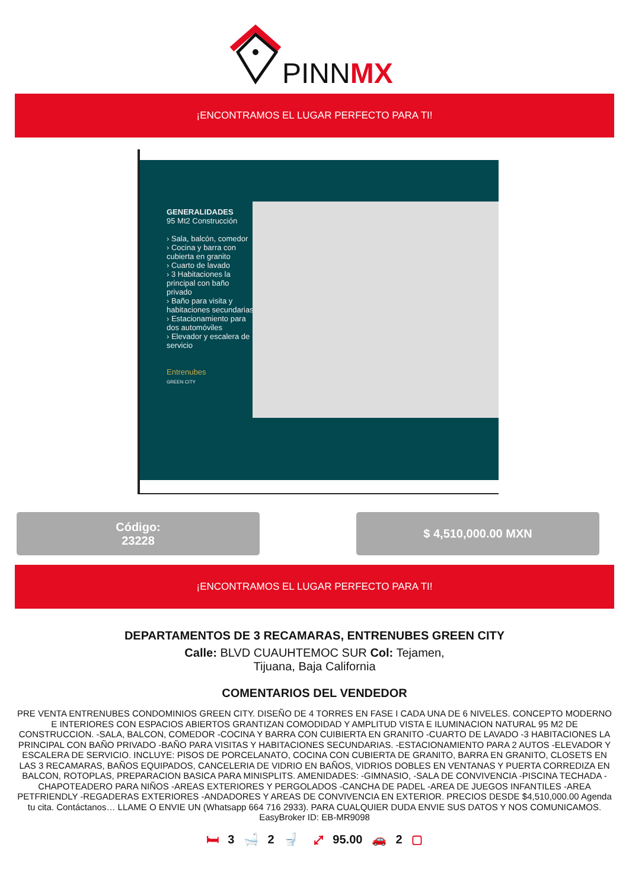PINNMX
¡ENCONTRAMOS EL LUGAR PERFECTO PARA TI!
GENERALIDADES
95 Mt2 Construcción
› Sala, balcón, comedor
› Cocina y barra con cubierta en granito
› Cuarto de lavado
› 3 Habitaciones la principal con baño privado
› Baño para visita y habitaciones secundarias
› Estacionamiento para dos automóviles
› Elevador y escalera de servicio
Entrenubes
GREEN CITY
Código:
23228
$ 4,510,000.00 MXN
¡ENCONTRAMOS EL LUGAR PERFECTO PARA TI!
DEPARTAMENTOS DE 3 RECAMARAS, ENTRENUBES GREEN CITY
Calle: BLVD CUAUHTEMOC SUR Col: Tejamen,
Tijuana, Baja California
COMENTARIOS DEL VENDEDOR
PRE VENTA ENTRENUBES CONDOMINIOS GREEN CITY. DISEÑO DE 4 TORRES EN FASE I CADA UNA DE 6 NIVELES. CONCEPTO MODERNO E INTERIORES CON ESPACIOS ABIERTOS GRANTIZAN COMODIDAD Y AMPLITUD VISTA E ILUMINACION NATURAL 95 M2 DE CONSTRUCCION. -SALA, BALCON, COMEDOR -COCINA Y BARRA CON CUIBIERTA EN GRANITO -CUARTO DE LAVADO -3 HABITACIONES LA PRINCIPAL CON BAÑO PRIVADO -BAÑO PARA VISITAS Y HABITACIONES SECUNDARIAS. -ESTACIONAMIENTO PARA 2 AUTOS -ELEVADOR Y ESCALERA DE SERVICIO. INCLUYE: PISOS DE PORCELANATO, COCINA CON CUBIERTA DE GRANITO, BARRA EN GRANITO, CLOSETS EN LAS 3 RECAMARAS, BAÑOS EQUIPADOS, CANCELERIA DE VIDRIO EN BAÑOS, VIDRIOS DOBLES EN VENTANAS Y PUERTA CORREDIZA EN BALCON, ROTOPLAS, PREPARACION BASICA PARA MINISPLITS. AMENIDADES: -GIMNASIO, -SALA DE CONVIVENCIA -PISCINA TECHADA -CHAPOTEADERO PARA NIÑOS -AREAS EXTERIORES Y PERGOLADOS -CANCHA DE PADEL -AREA DE JUEGOS INFANTILES -AREA PETFRIENDLY -REGADERAS EXTERIORES -ANDADORES Y AREAS DE CONVIVENCIA EN EXTERIOR. PRECIOS DESDE $4,510,000.00 Agenda tu cita. Contáctanos… LLAME O ENVIE UN (Whatsapp 664 716 2933). PARA CUALQUIER DUDA ENVIE SUS DATOS Y NOS COMUNICAMOS. EasyBroker ID: EB-MR9098
🛏 3 🛁 2 🚽 ⤢ 95.00 🚗 2 ▢